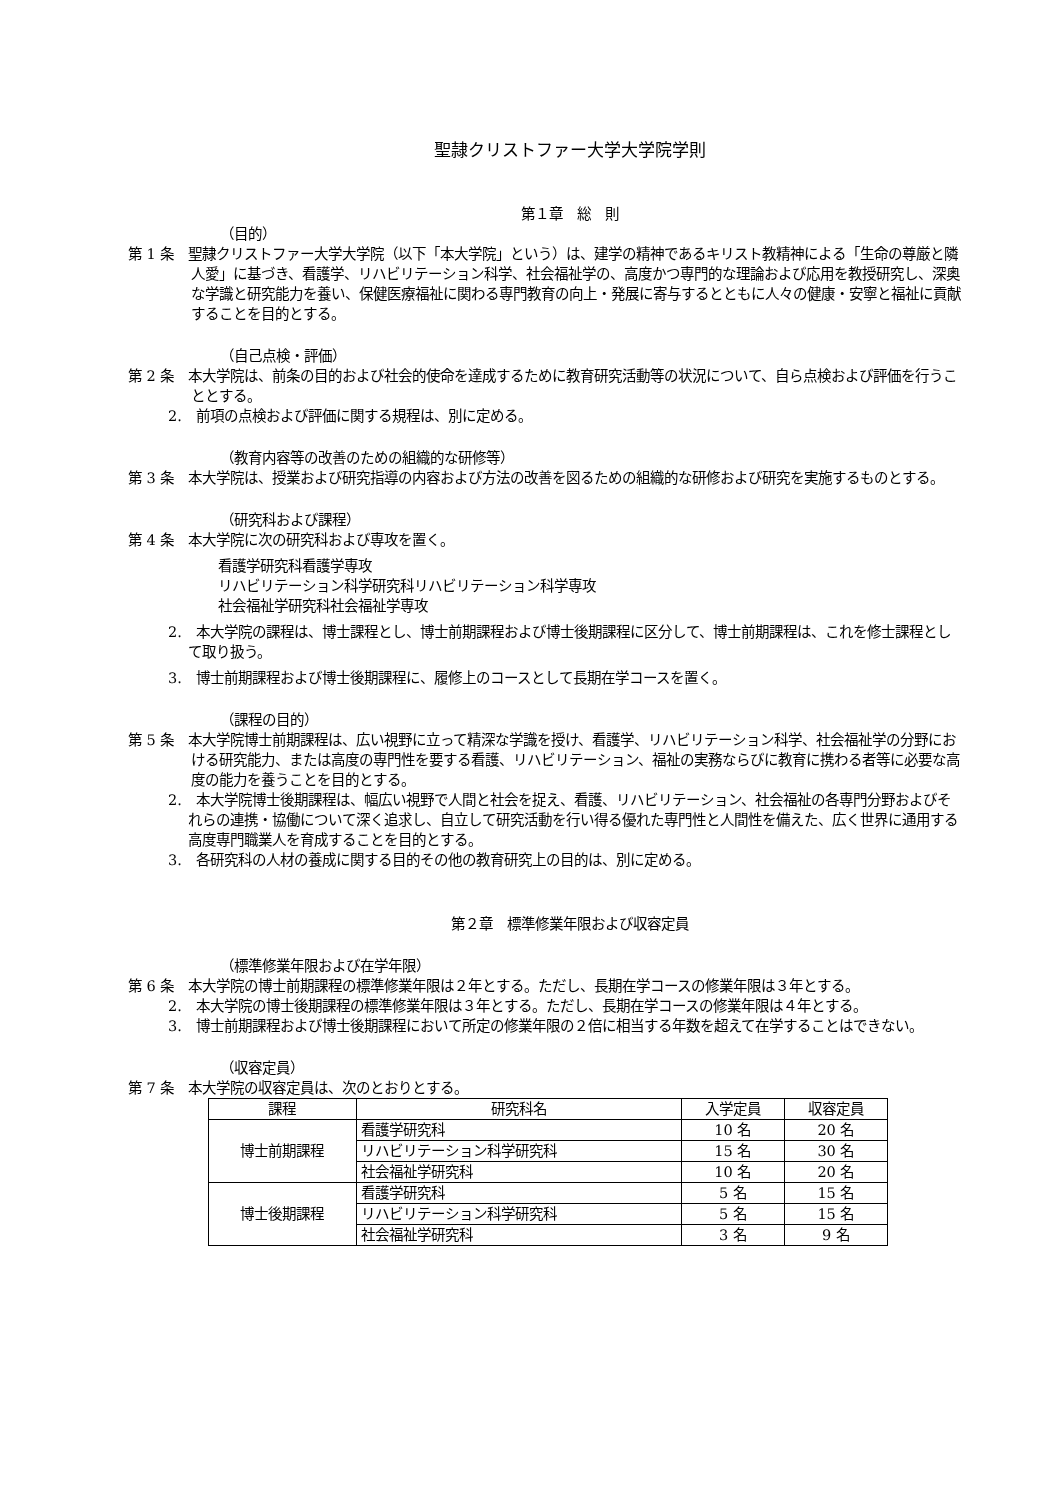聖隷クリストファー大学大学院学則
第１章　総　則
（目的）
第 1 条　聖隷クリストファー大学大学院（以下「本大学院」という）は、建学の精神であるキリスト教精神による「生命の尊厳と隣人愛」に基づき、看護学、リハビリテーション科学、社会福祉学の、高度かつ専門的な理論および応用を教授研究し、深奥な学識と研究能力を養い、保健医療福祉に関わる専門教育の向上・発展に寄与するとともに人々の健康・安寧と福祉に貢献することを目的とする。
（自己点検・評価）
第 2 条　本大学院は、前条の目的および社会的使命を達成するために教育研究活動等の状況について、自ら点検および評価を行うこととする。
2.　前項の点検および評価に関する規程は、別に定める。
（教育内容等の改善のための組織的な研修等）
第 3 条　本大学院は、授業および研究指導の内容および方法の改善を図るための組織的な研修および研究を実施するものとする。
（研究科および課程）
第 4 条　本大学院に次の研究科および専攻を置く。
看護学研究科看護学専攻
リハビリテーション科学研究科リハビリテーション科学専攻
社会福祉学研究科社会福祉学専攻
2.　本大学院の課程は、博士課程とし、博士前期課程および博士後期課程に区分して、博士前期課程は、これを修士課程として取り扱う。
3.　博士前期課程および博士後期課程に、履修上のコースとして長期在学コースを置く。
（課程の目的）
第 5 条　本大学院博士前期課程は、広い視野に立って精深な学識を授け、看護学、リハビリテーション科学、社会福祉学の分野における研究能力、または高度の専門性を要する看護、リハビリテーション、福祉の実務ならびに教育に携わる者等に必要な高度の能力を養うことを目的とする。
2.　本大学院博士後期課程は、幅広い視野で人間と社会を捉え、看護、リハビリテーション、社会福祉の各専門分野およびそれらの連携・協働について深く追求し、自立して研究活動を行い得る優れた専門性と人間性を備えた、広く世界に通用する高度専門職業人を育成することを目的とする。
3.　各研究科の人材の養成に関する目的その他の教育研究上の目的は、別に定める。
第２章　標準修業年限および収容定員
（標準修業年限および在学年限）
第 6 条　本大学院の博士前期課程の標準修業年限は２年とする。ただし、長期在学コースの修業年限は３年とする。
2.　本大学院の博士後期課程の標準修業年限は３年とする。ただし、長期在学コースの修業年限は４年とする。
3.　博士前期課程および博士後期課程において所定の修業年限の２倍に相当する年数を超えて在学することはできない。
（収容定員）
第 7 条　本大学院の収容定員は、次のとおりとする。
| 課程 | 研究科名 | 入学定員 | 収容定員 |
| --- | --- | --- | --- |
| 博士前期課程 | 看護学研究科 | 10 名 | 20 名 |
| | リハビリテーション科学研究科 | 15 名 | 30 名 |
| | 社会福祉学研究科 | 10 名 | 20 名 |
| 博士後期課程 | 看護学研究科 | 5 名 | 15 名 |
| | リハビリテーション科学研究科 | 5 名 | 15 名 |
| | 社会福祉学研究科 | 3 名 | 9 名 |